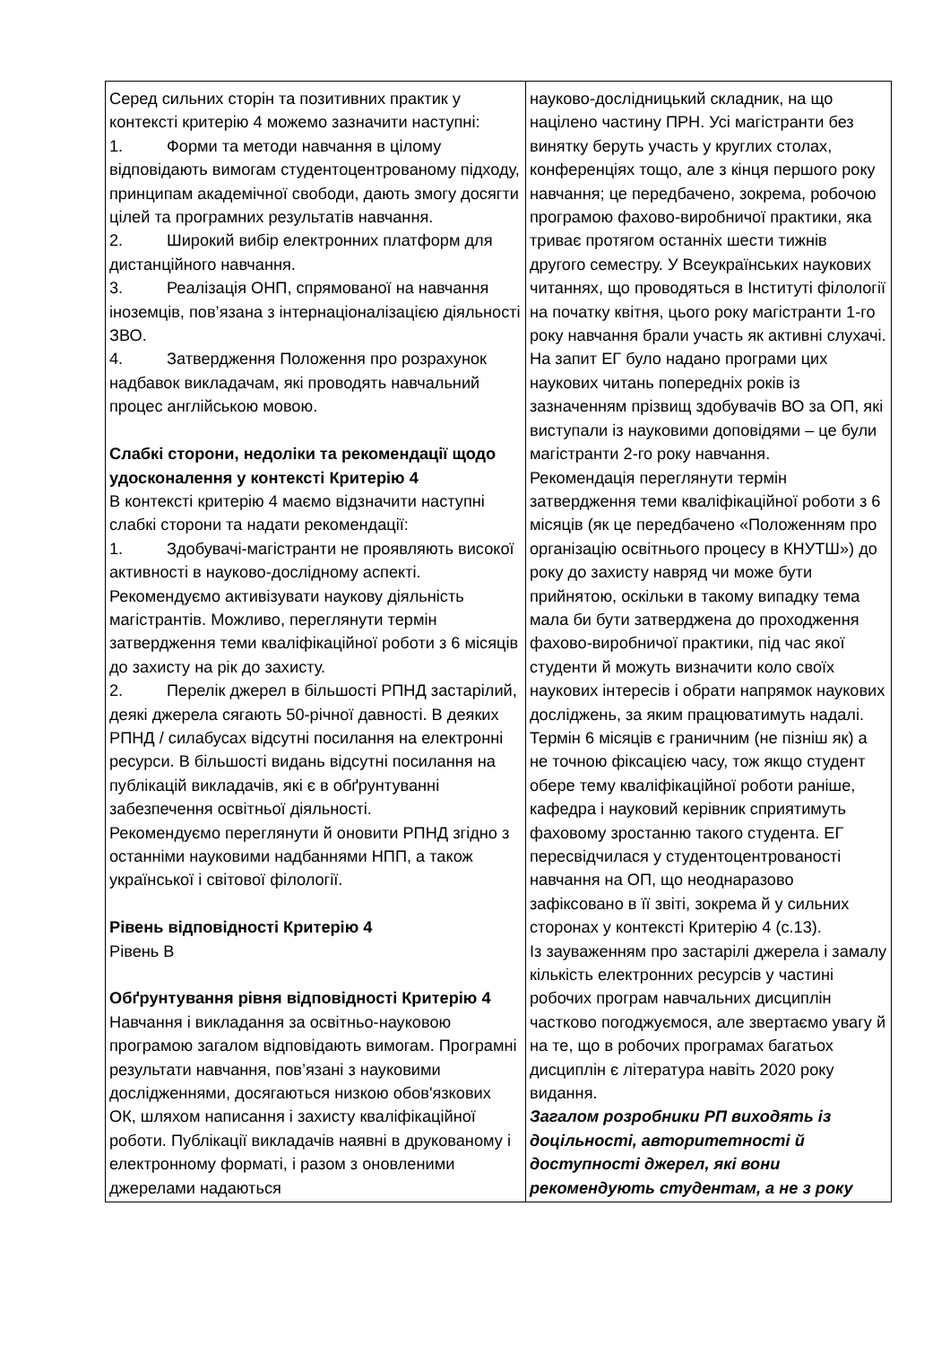| Серед сильних сторін та позитивних практик у контексті критерію 4 можемо зазначити наступні: 1. Форми та методи навчання в цілому відповідають вимогам студентоцентрованому підходу, принципам академічної свободи, дають змогу досягти цілей та програмних результатів навчання. 2. Широкий вибір електронних платформ для дистанційного навчання. 3. Реалізація ОНП, спрямованої на навчання іноземців, пов’язана з інтернаціоналізацією діяльності ЗВО. 4. Затвердження Положення про розрахунок надбавок викладачам, які проводять навчальний процес англійською мовою. Слабкі сторони, недоліки та рекомендації щодо удосконалення у контексті Критерію 4 В контексті критерію 4 маємо відзначити наступні слабкі сторони та надати рекомендації: 1. Здобувачі-магістранти не проявляють високої активності в науково-дослідному аспекті. Рекомендуємо активізувати наукову діяльність магістрантів. Можливо, переглянути термін затвердження теми кваліфікаційної роботи з 6 місяців до захисту на рік до захисту. 2. Перелік джерел в більшості РПНД застарілий, деякі джерела сягають 50-річної давності. В деяких РПНД / силабусах відсутні посилання на електронні ресурси. В більшості видань відсутні посилання на публікацій викладачів, які є в обґрунтуванні забезпечення освітньої діяльності. Рекомендуємо переглянути й оновити РПНД згідно з останніми науковими надбаннями НПП, а також української і світової філології. Рівень відповідності Критерію 4 Рівень В Обґрунтування рівня відповідності Критерію 4 Навчання і викладання за освітньо-науковою програмою загалом відповідають вимогам. Програмні результати навчання, пов’язані з науковими дослідженнями, досягаються низкою обов'язкових ОК, шляхом написання і захисту кваліфікаційної роботи. Публікації викладачів наявні в друкованому і електронному форматі, і разом з оновленими джерелами надаються | науково-дослідницький складник, на що націлено частину ПРН. Усі магістранти без винятку беруть участь у круглих столах, конференціях тощо, але з кінця першого року навчання; це передбачено, зокрема, робочою програмою фахово-виробничої практики, яка триває протягом останніх шести тижнів другого семестру. У Всеукраїнських наукових читаннях, що проводяться в Інституті філології на початку квітня, цього року магістранти 1-го року навчання брали участь як активні слухачі. На запит ЕГ було надано програми цих наукових читань попередніх років із зазначенням прізвищ здобувачів ВО за ОП, які виступали із науковими доповідями – це були магістранти 2-го року навчання. Рекомендація переглянути термін затвердження теми кваліфікаційної роботи з 6 місяців (як це передбачено «Положенням про організацію освітнього процесу в КНУТШ») до року до захисту навряд чи може бути прийнятою, оскільки в такому випадку тема мала би бути затверджена до проходження фахово-виробничої практики, під час якої студенти й можуть визначити коло своїх наукових інтересів і обрати напрямок наукових досліджень, за яким працюватимуть надалі. Термін 6 місяців є граничним (не пізніш як) а не точною фіксацією часу, тож якщо студент обере тему кваліфікаційної роботи раніше, кафедра і науковий керівник сприятимуть фаховому зростанню такого студента. ЕГ пересвідчилася у студентоцентрованості навчання на ОП, що неоднаразово зафіксовано в її звіті, зокрема й у сильних сторонах у контексті Критерію 4 (с.13). Із зауваженням про застарілі джерела і замалу кількість електронних ресурсів у частині робочих програм навчальних дисциплін частково погоджуємося, але звертаємо увагу й на те, що в робочих програмах багатьох дисциплін є література навіть 2020 року видання. Загалом розробники РП виходять із доцільності, авторитетності й доступності джерел, які вони рекомендують студентам, а не з року |